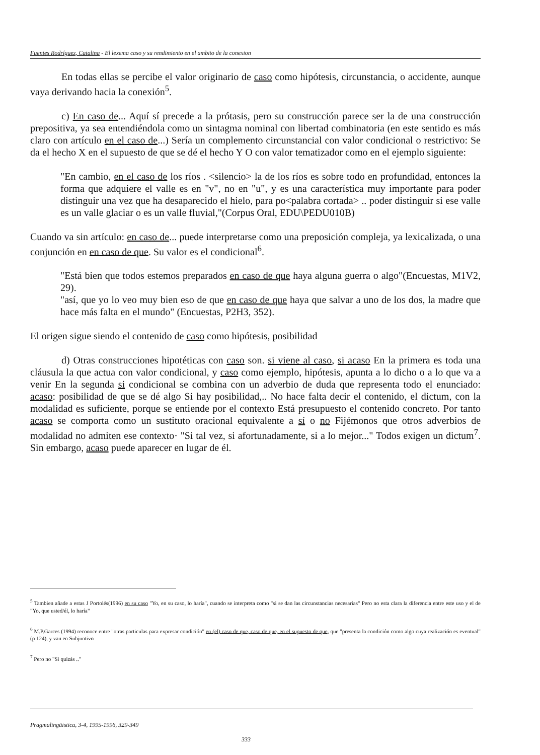Fuentes Rodríguez, Catalina - El lexema caso y su rendimiento en el ambito de la conexion
En todas ellas se percibe el valor originario de caso como hipótesis, circunstancia, o accidente, aunque vaya derivando hacia la conexión<sup>5</sup>.
c) En caso de... Aquí sí precede a la prótasis, pero su construcción parece ser la de una construcción prepositiva, ya sea entendiéndola como un sintagma nominal con libertad combinatoria (en este sentido es más claro con artículo en el caso de...) Sería un complemento circunstancial con valor condicional o restrictivo: Se da el hecho X en el supuesto de que se dé el hecho Y O con valor tematizador como en el ejemplo siguiente:
"En cambio, en el caso de los ríos . <silencio> la de los ríos es sobre todo en profundidad, entonces la forma que adquiere el valle es en "v", no en "u", y es una característica muy importante para poder distinguir una vez que ha desaparecido el hielo, para po<palabra cortada> .. poder distinguir si ese valle es un valle glaciar o es un valle fluvial,"(Corpus Oral, EDU\PEDU010B)
Cuando va sin artículo: en caso de... puede interpretarse como una preposición compleja, ya lexicalizada, o una conjunción en en caso de que. Su valor es el condicional<sup>6</sup>.
"Está bien que todos estemos preparados en caso de que haya alguna guerra o algo"(Encuestas, M1V2, 29).
"así, que yo lo veo muy bien eso de que en caso de que haya que salvar a uno de los dos, la madre que hace más falta en el mundo" (Encuestas, P2H3, 352).
El origen sigue siendo el contenido de caso como hipótesis, posibilidad
d) Otras construcciones hipotéticas con caso son. si viene al caso, si acaso En la primera es toda una cláusula la que actua con valor condicional, y caso como ejemplo, hipótesis, apunta a lo dicho o a lo que va a venir En la segunda si condicional se combina con un adverbio de duda que representa todo el enunciado: acaso: posibilidad de que se dé algo Si hay posibilidad,.. No hace falta decir el contenido, el dictum, con la modalidad es suficiente, porque se entiende por el contexto Está presupuesto el contenido concreto. Por tanto acaso se comporta como un sustituto oracional equivalente a sí o no Fijémonos que otros adverbios de modalidad no admiten ese contexto· "Si tal vez, si afortunadamente, si a lo mejor..." Todos exigen un dictum<sup>7</sup>. Sin embargo, acaso puede aparecer en lugar de él.
<sup>5</sup> Tambien añade a estas J Portolés(1996) en su caso "Yo, en su caso, lo haría", cuando se interpreta como "si se dan las circunstancias necesarias" Pero no esta clara la diferencia entre este uso y el de "Yo, que usted/él, lo haría"
<sup>6</sup> M.P.Garces (1994) reconoce entre "otras particulas para expresar condición" en (el) caso de que, caso de que, en el supuesto de que, que "presenta la condición como algo cuya realización es eventual"(p 124), y van en Subjuntivo
<sup>7</sup> Pero no "Si quizás .."
Pragmalingüistica, 3-4, 1995-1996, 329-349
333